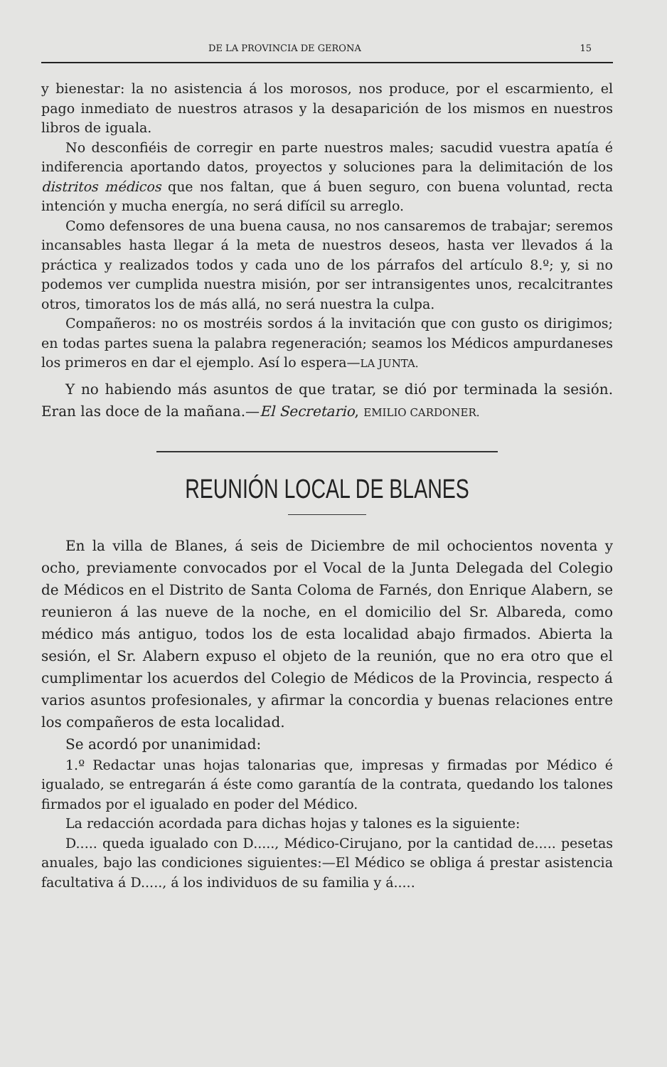DE LA PROVINCIA DE GERONA 15
y bienestar: la no asistencia á los morosos, nos produce, por el escarmiento, el pago inmediato de nuestros atrasos y la desaparición de los mismos en nuestros libros de iguala.
No desconfiéis de corregir en parte nuestros males; sacudid vuestra apatía é indiferencia aportando datos, proyectos y soluciones para la delimitación de los distritos médicos que nos faltan, que á buen seguro, con buena voluntad, recta intención y mucha energía, no será difícil su arreglo.
Como defensores de una buena causa, no nos cansaremos de trabajar; seremos incansables hasta llegar á la meta de nuestros deseos, hasta ver llevados á la práctica y realizados todos y cada uno de los párrafos del artículo 8.º; y, si no podemos ver cumplida nuestra misión, por ser intransigentes unos, recalcitrantes otros, timoratos los de más allá, no será nuestra la culpa.
Compañeros: no os mostréis sordos á la invitación que con gusto os dirigimos; en todas partes suena la palabra regeneración; seamos los Médicos ampurdaneses los primeros en dar el ejemplo. Así lo espera—LA JUNTA.
Y no habiendo más asuntos de que tratar, se dió por terminada la sesión. Eran las doce de la mañana.—El Secretario, EMILIO CARDONER.
REUNIÓN LOCAL DE BLANES
En la villa de Blanes, á seis de Diciembre de mil ochocientos noventa y ocho, previamente convocados por el Vocal de la Junta Delegada del Colegio de Médicos en el Distrito de Santa Coloma de Farnés, don Enrique Alabern, se reunieron á las nueve de la noche, en el domicilio del Sr. Albareda, como médico más antiguo, todos los de esta localidad abajo firmados. Abierta la sesión, el Sr. Alabern expuso el objeto de la reunión, que no era otro que el cumplimentar los acuerdos del Colegio de Médicos de la Provincia, respecto á varios asuntos profesionales, y afirmar la concordia y buenas relaciones entre los compañeros de esta localidad.
Se acordó por unanimidad:
1.º Redactar unas hojas talonarias que, impresas y firmadas por Médico é igualado, se entregarán á éste como garantía de la contrata, quedando los talones firmados por el igualado en poder del Médico.
La redacción acordada para dichas hojas y talones es la siguiente:
D..... queda igualado con D....., Médico-Cirujano, por la cantidad de..... pesetas anuales, bajo las condiciones siguientes:—El Médico se obliga á prestar asistencia facultativa á D....., á los individuos de su familia y á.....